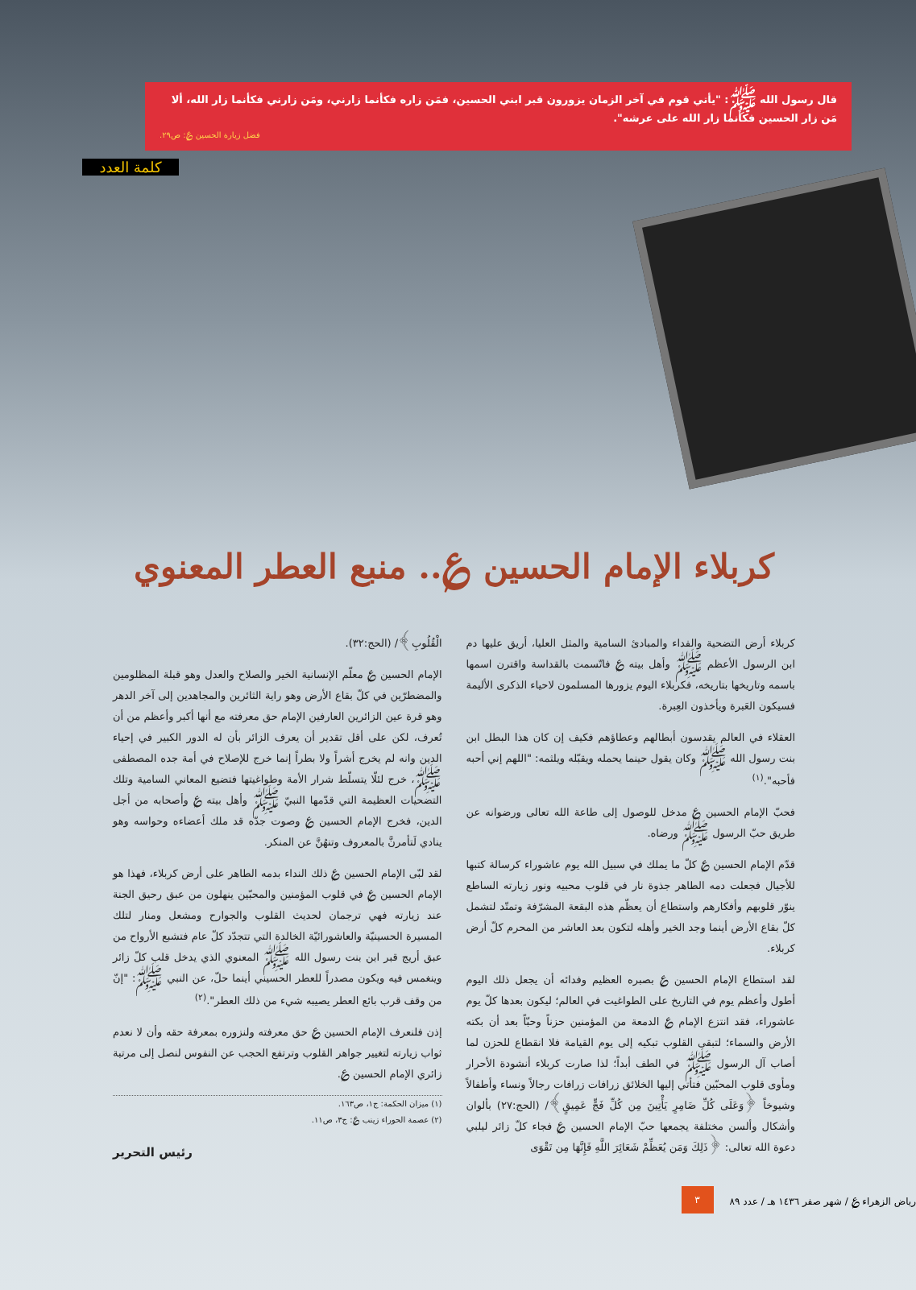قال رسول الله ﷺ: "يأتي قوم في آخر الزمان يزورون قبر ابني الحسين، فمَن زاره فكأنما زارني، ومَن زارني فكأنما زار الله، ألا مَن زار الحسين فكأنما زار الله على عرشه".
فضل زيارة الحسين ؏: ص٢٩.
كلمة العدد
كربلاء الإمام الحسين ؏.. منبع العطر المعنوي
كربلاء أرض التضحية والفداء والمبادئ السامية والمثل العليا، أريق عليها دم ابن الرسول الأعظم ﷺ وأهل بيته ؏ فاتّسمت بالقداسة واقترن اسمها باسمه وتاريخها بتاريخه، فكربلاء اليوم يزورها المسلمون لاحياء الذكرى الأليمة فسيكون العَبرة ويأخذون العِبرة.
العقلاء في العالم يقدسون أبطالهم وعطاؤهم فكيف إن كان هذا البطل ابن بنت رسول الله ﷺ وكان يقول حينما يحمله ويقبّله ويلثمه: "اللهم إني أحبه فأحبه".<sup>(١)</sup>
فحبّ الإمام الحسين ؏ مدخل للوصول إلى طاعة الله تعالى ورضوانه عن طريق حبّ الرسول ﷺ ورضاه.
قدّم الإمام الحسين ؏ كلّ ما يملك في سبيل الله يوم عاشوراء كرسالة كتبها للأجيال فجعلت دمه الطاهر جذوة نار في قلوب محبيه ونور زيارته الساطع ينوّر قلوبهم وأفكارهم واستطاع أن يعظّم هذه البقعة المشرّفة وتمتّد لتشمل كلّ بقاع الأرض أينما وجد الخير وأهله لتكون بعد العاشر من المحرم كلّ أرض كربلاء.
لقد استطاع الإمام الحسين ؏ بصبره العظيم وفدائه أن يجعل ذلك اليوم أطول وأعظم يوم في التاريخ على الطواغيت في العالم؛ ليكون بعدها كلّ يوم عاشوراء، فقد انتزع الإمام ؏ الدمعة من المؤمنين حزناً وحبّاً بعد أن بكته الأرض والسماء؛ لتبقى القلوب تبكيه إلى يوم القيامة فلا انقطاع للحزن لما أصاب آل الرسول ﷺ في الطف أبداً؛ لذا صارت كربلاء أنشودة الأحرار ومأوى قلوب المحبّين فتأتي إليها الخلائق زرافات زرافات رجالاً ونساء وأطفالاً وشيوخاً ﴿وَعَلَى كُلِّ ضَامِرٍ يَأْتِينَ مِن كُلِّ فَجٍّ عَمِيقٍ﴾/ (الحج:٢٧) بألوان وأشكال وألسن مختلفة يجمعها حبّ الإمام الحسين ؏ فجاء كلّ زائر ليلبي دعوة الله تعالى: ﴿ذَلِكَ وَمَن يُعَظِّمْ شَعَائِرَ اللَّهِ فَإِنَّهَا مِن تَقْوَى
الْقُلُوبِ﴾/ (الحج:٣٢).
الإمام الحسين ؏ معلّم الإنسانية الخير والصلاح والعدل وهو قبلة المظلومين والمضطرّين في كلّ بقاع الأرض وهو راية الثائرين والمجاهدين إلى آخر الدهر وهو قرة عين الزائرين العارفين الإمام حق معرفته مع أنها أكبر وأعظم من أن تُعرف، لكن على أقل تقدير أن يعرف الزائر بأن له الدور الكبير في إحياء الدين وانه لم يخرج أشراً ولا بطراً إنما خرج للإصلاح في أمة جده المصطفى ﷺ، خرج لئلّا يتسلّط شرار الأمة وطواغيتها فتضيع المعاني السامية وتلك التضحيات العظيمة التي قدّمها النبيّ ﷺ وأهل بيته ؏ وأصحابه من أجل الدين، فخرج الإمام الحسين ؏ وصوت جدّه قد ملك أعضاءه وحواسه وهو ينادي لَتأمرنَّ بالمعروف وتنهُنَّ عن المنكر.
لقد لبّى الإمام الحسين ؏ ذلك النداء بدمه الطاهر على أرض كربلاء، فهذا هو الإمام الحسين ؏ في قلوب المؤمنين والمحبّين ينهلون من عبق رحيق الجنة عند زيارته فهي ترجمان لحديث القلوب والجوارح ومشعل ومنار لتلك المسيرة الحسينيّة والعاشورائيّة الخالدة التي تتجدّد كلّ عام فتشبع الأرواح من عبق أريج قبر ابن بنت رسول الله ﷺ المعنوي الذي يدخل قلب كلّ زائر وينغمس فيه ويكون مصدراً للعطر الحسيني أينما حلّ، عن النبي ﷺ: "إنّ من وقف قرب بائع العطر يصيبه شيء من ذلك العطر".<sup>(٢)</sup>
إذن فلنعرف الإمام الحسين ؏ حق معرفته ولنزوره بمعرفة حقه وأن لا نعدم ثواب زيارته لتغيير جواهر القلوب وترتفع الحجب عن النفوس لنصل إلى مرتبة زائري الإمام الحسين ؏.
(١) ميزان الحكمة: ج١، ص١٦٣.
(٢) عصمة الحوراء زينب ؏: ج٣، ص١١.
رئيس التحرير
٣ رياض الزهراء ؏ / شهر صفر ١٤٣٦ هـ / عدد ٨٩